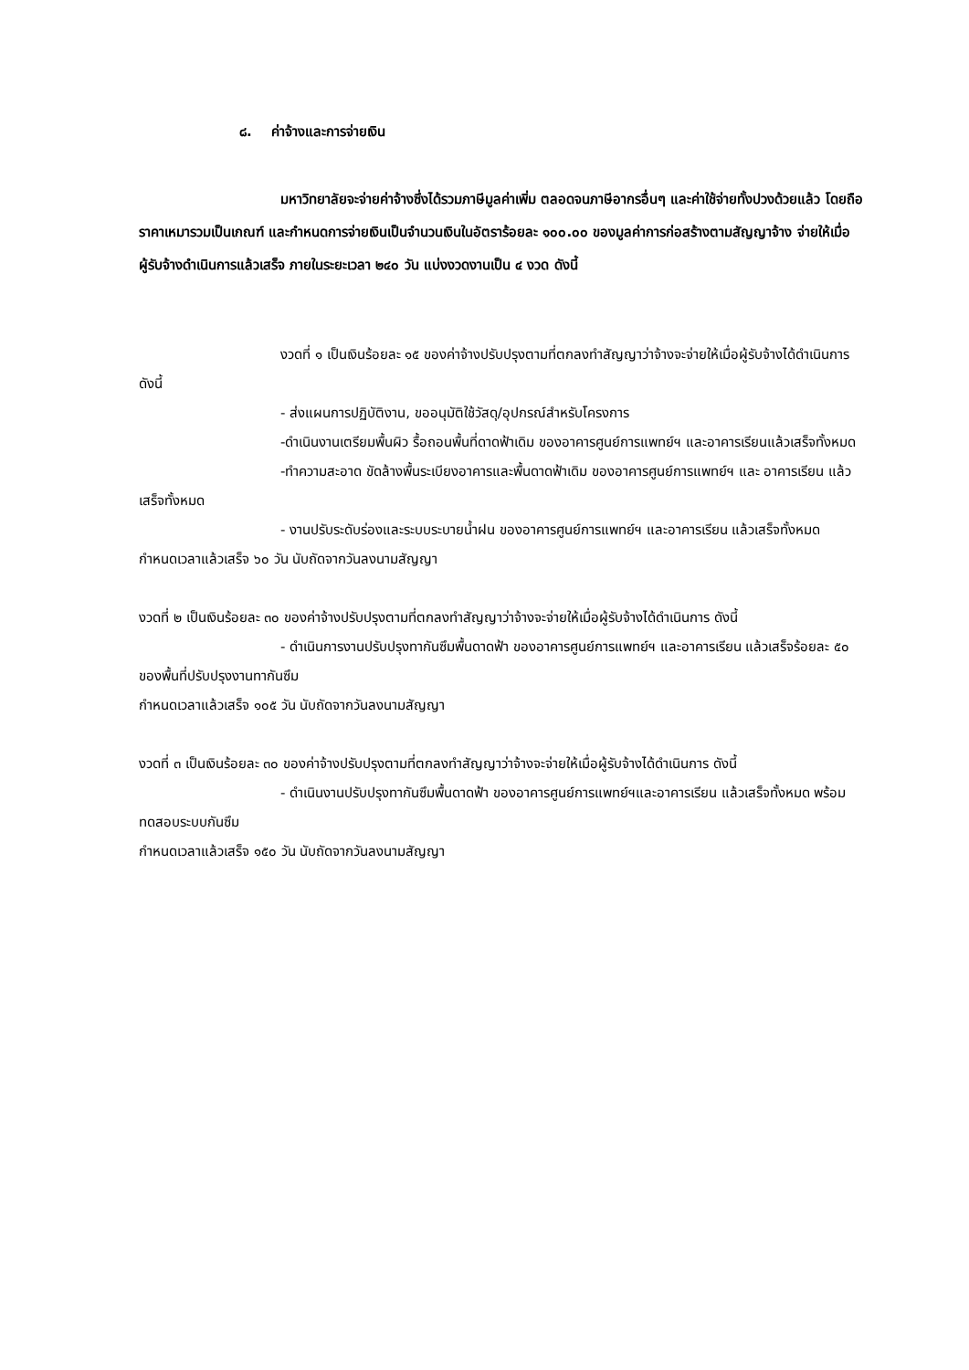๘. ค่าจ้างและการจ่ายเงิน
มหาวิทยาลัยจะจ่ายค่าจ้างซึ่งได้รวมภาษีมูลค่าเพิ่ม ตลอดจนภาษีอากรอื่นๆ และค่าใช้จ่ายทั้งปวงด้วยแล้ว โดยถือราคาเหมารวมเป็นเกณฑ์ และกำหนดการจ่ายเงินเป็นจำนวนเงินในอัตราร้อยละ ๑๐๐.๐๐ ของมูลค่าการก่อสร้างตามสัญญาจ้าง จ่ายให้เมื่อผู้รับจ้างดำเนินการแล้วเสร็จ ภายในระยะเวลา ๒๔๐ วัน แบ่งงวดงานเป็น ๔ งวด ดังนี้
งวดที่ ๑ เป็นเงินร้อยละ ๑๕ ของค่าจ้างปรับปรุงตามที่ตกลงทำสัญญาว่าจ้างจะจ่ายให้เมื่อผู้รับจ้างได้ดำเนินการ ดังนี้
- ส่งแผนการปฏิบัติงาน, ขออนุมัติใช้วัสดุ/อุปกรณ์สำหรับโครงการ
-ดำเนินงานเตรียมพื้นผิว รื้อถอนพื้นที่ดาดฟ้าเดิม ของอาคารศูนย์การแพทย์ฯ และอาคารเรียนแล้วเสร็จทั้งหมด
-ทำความสะอาด ขัดล้างพื้นระเบียงอาคารและพื้นดาดฟ้าเดิม ของอาคารศูนย์การแพทย์ฯ และ อาคารเรียน แล้วเสร็จทั้งหมด
- งานปรับระดับร่องและระบบระบายน้ำฝน ของอาคารศูนย์การแพทย์ฯ และอาคารเรียน แล้วเสร็จทั้งหมด
กำหนดเวลาแล้วเสร็จ ๖๐ วัน นับถัดจากวันลงนามสัญญา
งวดที่ ๒ เป็นเงินร้อยละ ๓๐ ของค่าจ้างปรับปรุงตามที่ตกลงทำสัญญาว่าจ้างจะจ่ายให้เมื่อผู้รับจ้างได้ดำเนินการ ดังนี้
- ดำเนินการงานปรับปรุงทากันซึมพื้นดาดฟ้า ของอาคารศูนย์การแพทย์ฯ และอาคารเรียน แล้วเสร็จร้อยละ ๕๐ ของพื้นที่ปรับปรุงงานทากันซึม
กำหนดเวลาแล้วเสร็จ ๑๐๕ วัน นับถัดจากวันลงนามสัญญา
งวดที่ ๓ เป็นเงินร้อยละ ๓๐ ของค่าจ้างปรับปรุงตามที่ตกลงทำสัญญาว่าจ้างจะจ่ายให้เมื่อผู้รับจ้างได้ดำเนินการ ดังนี้
- ดำเนินงานปรับปรุงทากันซึมพื้นดาดฟ้า ของอาคารศูนย์การแพทย์ฯและอาคารเรียน แล้วเสร็จทั้งหมด พร้อมทดสอบระบบกันซึม
กำหนดเวลาแล้วเสร็จ ๑๕๐ วัน นับถัดจากวันลงนามสัญญา